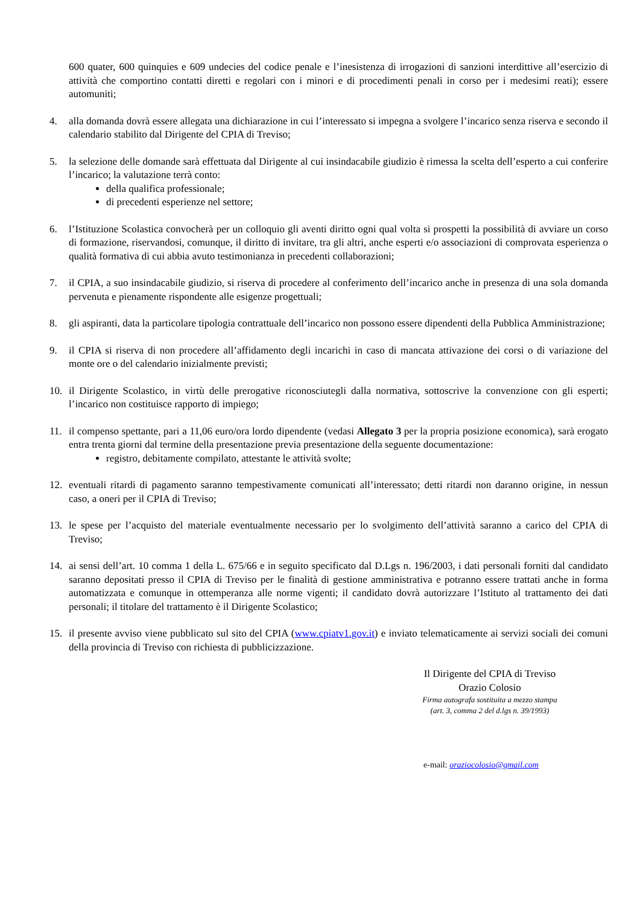600 quater, 600 quinquies e 609 undecies del codice penale e l’inesistenza di irrogazioni di sanzioni interdittive all’esercizio di attività che comportino contatti diretti e regolari con i minori e di procedimenti penali in corso per i medesimi reati); essere automuniti;
4. alla domanda dovrà essere allegata una dichiarazione in cui l’interessato si impegna a svolgere l’incarico senza riserva e secondo il calendario stabilito dal Dirigente del CPIA di Treviso;
5. la selezione delle domande sarà effettuata dal Dirigente al cui insindacabile giudizio è rimessa la scelta dell’esperto a cui conferire l’incarico; la valutazione terrà conto:
della qualifica professionale;
di precedenti esperienze nel settore;
6. l’Istituzione Scolastica convocherà per un colloquio gli aventi diritto ogni qual volta si prospetti la possibilità di avviare un corso di formazione, riservandosi, comunque, il diritto di invitare, tra gli altri, anche esperti e/o associazioni di comprovata esperienza o qualità formativa di cui abbia avuto testimonianza in precedenti collaborazioni;
7. il CPIA, a suo insindacabile giudizio, si riserva di procedere al conferimento dell’incarico anche in presenza di una sola domanda pervenuta e pienamente rispondente alle esigenze progettuali;
8. gli aspiranti, data la particolare tipologia contrattuale dell’incarico non possono essere dipendenti della Pubblica Amministrazione;
9. il CPIA si riserva di non procedere all’affidamento degli incarichi in caso di mancata attivazione dei corsi o di variazione del monte ore o del calendario inizialmente previsti;
10. il Dirigente Scolastico, in virtù delle prerogative riconosciutegli dalla normativa, sottoscrive la convenzione con gli esperti; l’incarico non costituisce rapporto di impiego;
11. il compenso spettante, pari a 11,06 euro/ora lordo dipendente (vedasi Allegato 3 per la propria posizione economica), sarà erogato entra trenta giorni dal termine della presentazione previa presentazione della seguente documentazione:
registro, debitamente compilato, attestante le attività svolte;
12. eventuali ritardi di pagamento saranno tempestivamente comunicati all’interessato; detti ritardi non daranno origine, in nessun caso, a oneri per il CPIA di Treviso;
13. le spese per l’acquisto del materiale eventualmente necessario per lo svolgimento dell’attività saranno a carico del CPIA di Treviso;
14. ai sensi dell’art. 10 comma 1 della L. 675/66 e in seguito specificato dal D.Lgs n. 196/2003, i dati personali forniti dal candidato saranno depositati presso il CPIA di Treviso per le finalità di gestione amministrativa e potranno essere trattati anche in forma automatizzata e comunque in ottemperanza alle norme vigenti; il candidato dovrà autorizzare l’Istituto al trattamento dei dati personali; il titolare del trattamento è il Dirigente Scolastico;
15. il presente avviso viene pubblicato sul sito del CPIA (www.cpiatv1.gov.it) e inviato telematicamente ai servizi sociali dei comuni della provincia di Treviso con richiesta di pubblicizzazione.
Il Dirigente del CPIA di Treviso
Orazio Colosio
Firma autografa sostituita a mezzo stampa
(art. 3, comma 2 del d.lgs n. 39/1993)
e-mail: oraziocolosio@gmail.com